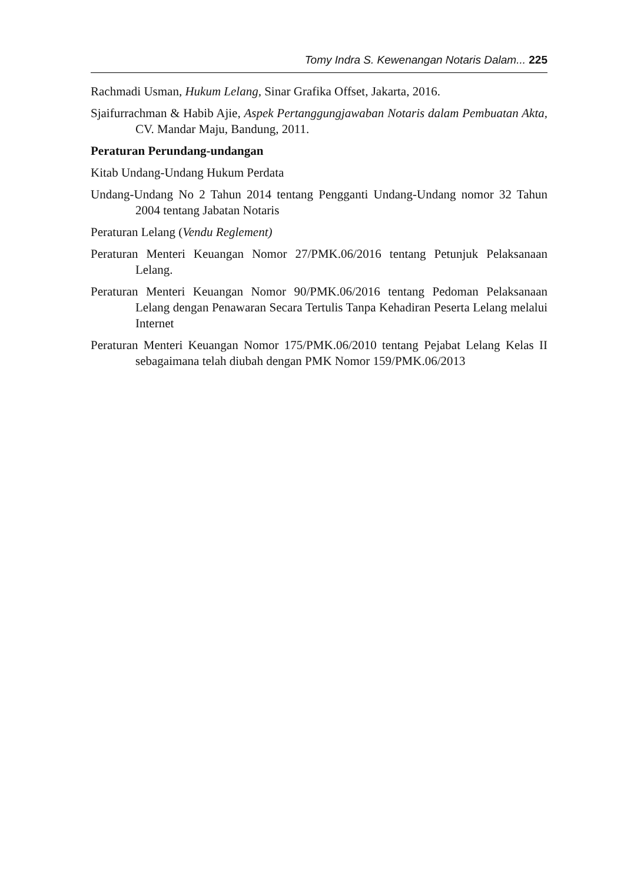Tomy Indra S. Kewenangan Notaris Dalam... 225
Rachmadi Usman, Hukum Lelang, Sinar Grafika Offset, Jakarta, 2016.
Sjaifurrachman & Habib Ajie, Aspek Pertanggungjawaban Notaris dalam Pembuatan Akta, CV. Mandar Maju, Bandung, 2011.
Peraturan Perundang-undangan
Kitab Undang-Undang Hukum Perdata
Undang-Undang No 2 Tahun 2014 tentang Pengganti Undang-Undang nomor 32 Tahun 2004 tentang Jabatan Notaris
Peraturan Lelang (Vendu Reglement)
Peraturan Menteri Keuangan Nomor 27/PMK.06/2016 tentang Petunjuk Pelaksanaan Lelang.
Peraturan Menteri Keuangan Nomor 90/PMK.06/2016 tentang Pedoman Pelaksanaan Lelang dengan Penawaran Secara Tertulis Tanpa Kehadiran Peserta Lelang melalui Internet
Peraturan Menteri Keuangan Nomor 175/PMK.06/2010 tentang Pejabat Lelang Kelas II sebagaimana telah diubah dengan PMK Nomor 159/PMK.06/2013